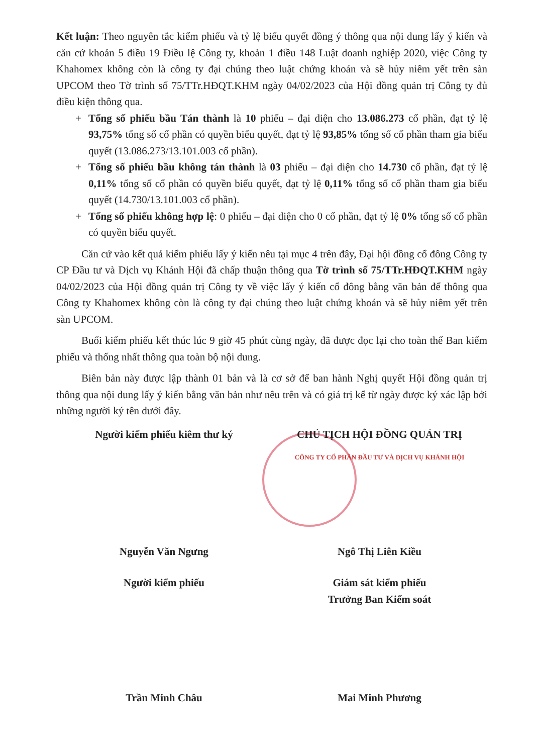Kết luận: Theo nguyên tắc kiểm phiếu và tỷ lệ biểu quyết đồng ý thông qua nội dung lấy ý kiến và căn cứ khoản 5 điều 19 Điều lệ Công ty, khoản 1 điều 148 Luật doanh nghiệp 2020, việc Công ty Khahomex không còn là công ty đại chúng theo luật chứng khoán và sẽ hủy niêm yết trên sàn UPCOM theo Tờ trình số 75/TTr.HĐQT.KHM ngày 04/02/2023 của Hội đồng quản trị Công ty đủ điều kiện thông qua.
+ Tổng số phiếu bầu Tán thành là 10 phiếu – đại diện cho 13.086.273 cổ phần, đạt tỷ lệ 93,75% tổng số cổ phần có quyền biểu quyết, đạt tỷ lệ 93,85% tổng số cổ phần tham gia biểu quyết (13.086.273/13.101.003 cổ phần).
+ Tổng số phiếu bầu không tán thành là 03 phiếu – đại diện cho 14.730 cổ phần, đạt tỷ lệ 0,11% tổng số cổ phần có quyền biểu quyết, đạt tỷ lệ 0,11% tổng số cổ phần tham gia biểu quyết (14.730/13.101.003 cổ phần).
+ Tổng số phiếu không hợp lệ: 0 phiếu – đại diện cho 0 cổ phần, đạt tỷ lệ 0% tổng số cổ phần có quyền biểu quyết.
Căn cứ vào kết quả kiểm phiếu lấy ý kiến nêu tại mục 4 trên đây, Đại hội đồng cổ đông Công ty CP Đầu tư và Dịch vụ Khánh Hội đã chấp thuận thông qua Tờ trình số 75/TTr.HĐQT.KHM ngày 04/02/2023 của Hội đồng quản trị Công ty về việc lấy ý kiến cổ đông bằng văn bản để thông qua Công ty Khahomex không còn là công ty đại chúng theo luật chứng khoán và sẽ hủy niêm yết trên sàn UPCOM.
Buổi kiểm phiếu kết thúc lúc 9 giờ 45 phút cùng ngày, đã được đọc lại cho toàn thể Ban kiểm phiếu và thống nhất thông qua toàn bộ nội dung.
Biên bản này được lập thành 01 bản và là cơ sở để ban hành Nghị quyết Hội đồng quản trị thông qua nội dung lấy ý kiến bằng văn bản như nêu trên và có giá trị kể từ ngày được ký xác lập bởi những người ký tên dưới đây.
Người kiểm phiếu kiêm thư ký CHỦ TỊCH HỘI ĐỒNG QUẢN TRỊ
CÔNG TY CỔ PHẦN ĐẦU TƯ VÀ DỊCH VỤ KHÁNH HỘI
Nguyễn Văn Ngưng Ngô Thị Liên Kiều
Người kiểm phiếu Giám sát kiểm phiếu
Trưởng Ban Kiểm soát
Trần Minh Châu Mai Minh Phương